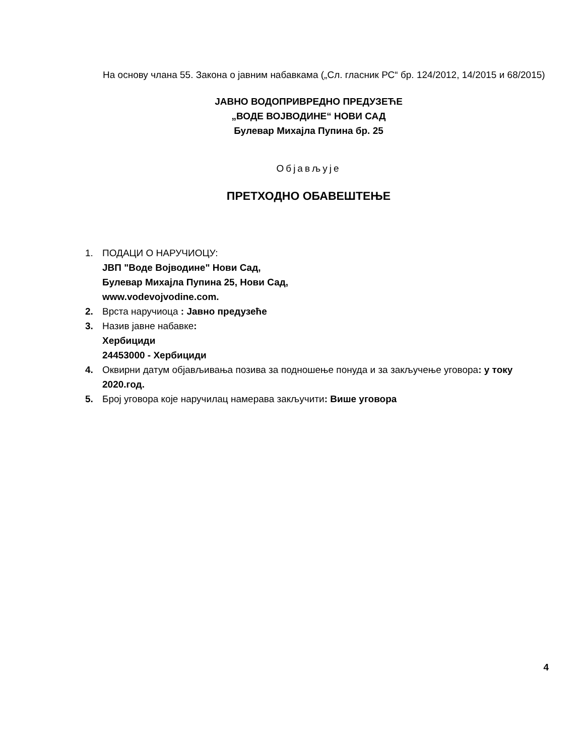На основу члана 55. Закона о јавним набавкама („Сл. гласник РС“ бр. 124/2012, 14/2015 и 68/2015)
ЈАВНО ВОДОПРИВРЕДНО ПРЕДУЗЕЋЕ
„ВОДЕ ВОЈВОДИНЕ“ НОВИ САД
Булевар Михајла Пупина бр. 25
Објављује
ПРЕТХОДНО ОБАВЕШТЕЊЕ
1. ПОДАЦИ О НАРУЧИОЦУ:
ЈВП "Воде Војводине" Нови Сад,
Булевар Михајла Пупина 25, Нови Сад,
www.vodevojvodine.com.
2. Врста наручиоца : Јавно предузеће
3. Назив јавне набавке:
Хербициди
24453000 - Хербициди
4. Оквирни датум објављивања позива за подношење понуда и за закључење уговора: у току 2020.год.
5. Број уговора које наручилац намерава закључити: Више уговора
4